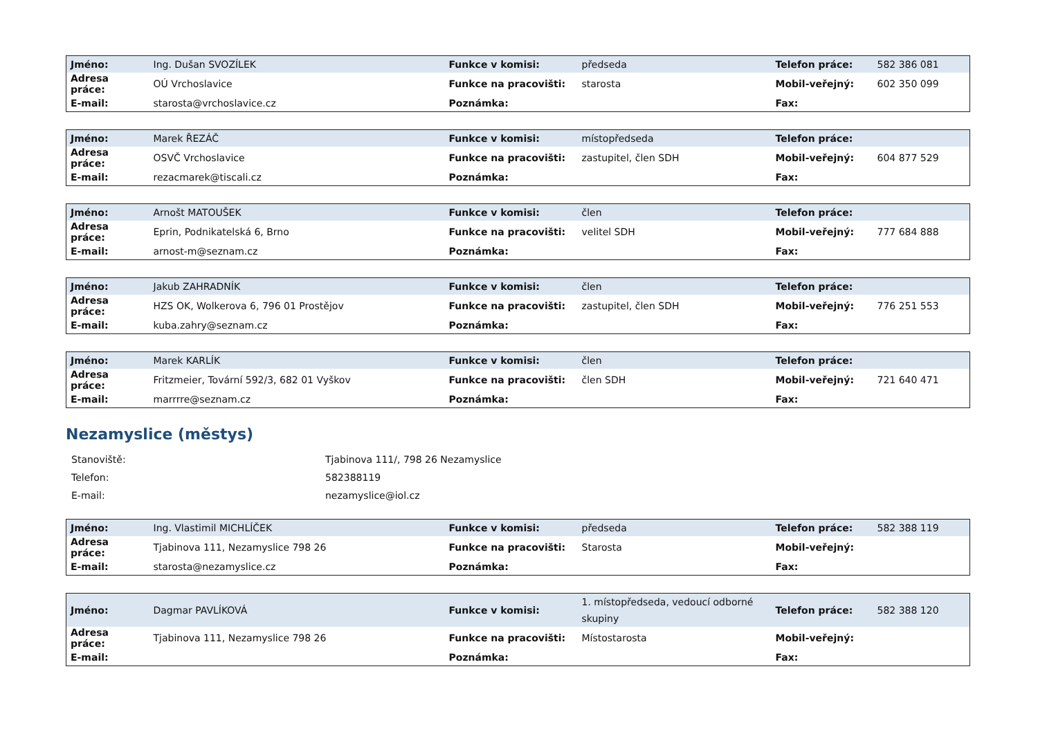| Jméno: | Ing. Dušan SVOZÍLEK | Funkce v komisi: | předseda | Telefon práce: | 582 386 081 |
| Adresa práce: | OÚ Vrchoslavice | Funkce na pracovišti: | starosta | Mobil-veřejný: | 602 350 099 |
| E-mail: | starosta@vrchoslavice.cz | Poznámka: | | Fax: | |
| Jméno: | Marek ŘEZÁČ | Funkce v komisi: | místopředseda | Telefon práce: | |
| Adresa práce: | OSVČ Vrchoslavice | Funkce na pracovišti: | zastupitel, člen SDH | Mobil-veřejný: | 604 877 529 |
| E-mail: | rezacmarek@tiscali.cz | Poznámka: | | Fax: | |
| Jméno: | Arnošt MATOUŠEK | Funkce v komisi: | člen | Telefon práce: | |
| Adresa práce: | Eprin, Podnikatelská 6, Brno | Funkce na pracovišti: | velitel SDH | Mobil-veřejný: | 777 684 888 |
| E-mail: | arnost-m@seznam.cz | Poznámka: | | Fax: | |
| Jméno: | Jakub ZAHRADNÍK | Funkce v komisi: | člen | Telefon práce: | |
| Adresa práce: | HZS OK, Wolkerova 6, 796 01 Prostějov | Funkce na pracovišti: | zastupitel, člen SDH | Mobil-veřejný: | 776 251 553 |
| E-mail: | kuba.zahry@seznam.cz | Poznámka: | | Fax: | |
| Jméno: | Marek KARLÍK | Funkce v komisi: | člen | Telefon práce: | |
| Adresa práce: | Fritzmeier, Tovární 592/3, 682 01 Vyškov | Funkce na pracovišti: | člen SDH | Mobil-veřejný: | 721 640 471 |
| E-mail: | marrrre@seznam.cz | Poznámka: | | Fax: | |
Nezamyslice (městys)
| Stanoviště: | Tjabinova 111/, 798 26 Nezamyslice |
| Telefon: | 582388119 |
| E-mail: | nezamyslice@iol.cz |
| Jméno: | Ing. Vlastimil MICHLÍČEK | Funkce v komisi: | předseda | Telefon práce: | 582 388 119 |
| Adresa práce: | Tjabinova 111, Nezamyslice 798 26 | Funkce na pracovišti: | Starosta | Mobil-veřejný: | |
| E-mail: | starosta@nezamyslice.cz | Poznámka: | | Fax: | |
| Jméno: | Dagmar PAVLÍKOVÁ | Funkce v komisi: | 1. místopředseda, vedoucí odborné skupiny | Telefon práce: | 582 388 120 |
| Adresa práce: | Tjabinova 111, Nezamyslice 798 26 | Funkce na pracovišti: | Místostarosta | Mobil-veřejný: | |
| E-mail: | | Poznámka: | | Fax: | |